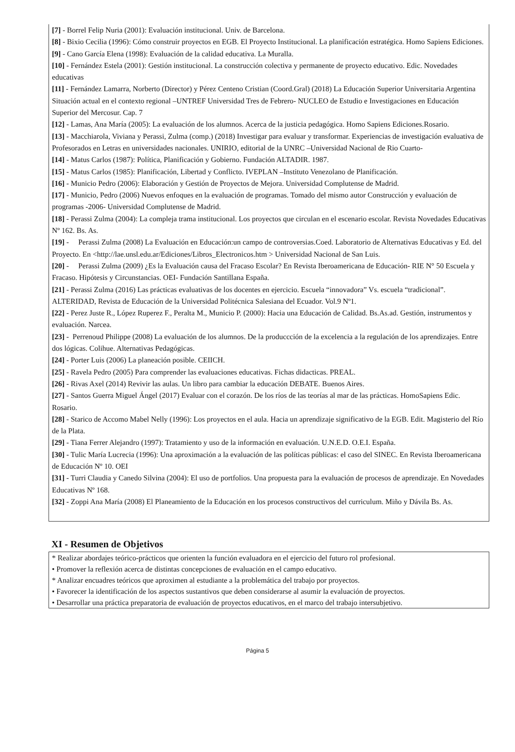[7] - Borrel Felip Nuria (2001): Evaluación institucional. Univ. de Barcelona.
[8] - Bixio Cecilia (1996): Cómo construir proyectos en EGB. El Proyecto Institucional. La planificación estratégica. Homo Sapiens Ediciones.
[9] - Cano García Elena (1998): Evaluación de la calidad educativa. La Muralla.
[10] - Fernández Estela (2001): Gestión institucional. La construcción colectiva y permanente de proyecto educativo. Edic. Novedades educativas
[11] - Fernández Lamarra, Norberto (Director) y Pérez Centeno Cristian (Coord.Gral) (2018) La Educación Superior Universitaria Argentina Situación actual en el contexto regional –UNTREF Universidad Tres de Febrero- NUCLEO de Estudio e Investigaciones en Educación Superior del Mercosur. Cap. 7
[12] - Lamas, Ana María (2005): La evaluación de los alumnos. Acerca de la justicia pedagógica. Homo Sapiens Ediciones.Rosario.
[13] - Macchiarola, Viviana y Perassi, Zulma (comp.) (2018) Investigar para evaluar y transformar. Experiencias de investigación evaluativa de Profesorados en Letras en universidades nacionales. UNIRIO, editorial de la UNRC –Universidad Nacional de Rio Cuarto-
[14] - Matus Carlos (1987): Política, Planificación y Gobierno. Fundación ALTADIR. 1987.
[15] - Matus Carlos (1985): Planificación, Libertad y Conflicto. IVEPLAN –Instituto Venezolano de Planificación.
[16] - Municio Pedro (2006): Elaboración y Gestión de Proyectos de Mejora. Universidad Complutense de Madrid.
[17] - Municio, Pedro (2006) Nuevos enfoques en la evaluación de programas. Tomado del mismo autor Construcción y evaluación de programas -2006- Universidad Complutense de Madrid.
[18] - Perassi Zulma (2004): La compleja trama institucional. Los proyectos que circulan en el escenario escolar. Revista Novedades Educativas Nº 162. Bs. As.
[19] - Perassi Zulma (2008) La Evaluación en Educación:un campo de controversias.Coed. Laboratorio de Alternativas Educativas y Ed. del Proyecto. En <http://lae.unsl.edu.ar/Ediciones/Libros_Electronicos.htm > Universidad Nacional de San Luis.
[20] - Perassi Zulma (2009) ¿Es la Evaluación causa del Fracaso Escolar? En Revista Iberoamericana de Educación- RIE N° 50 Escuela y Fracaso. Hipótesis y Circunstancias. OEI- Fundación Santillana España.
[21] - Perassi Zulma (2016) Las prácticas evaluativas de los docentes en ejercicio. Escuela “innovadora” Vs. escuela “tradicional”. ALTERIDAD, Revista de Educación de la Universidad Politécnica Salesiana del Ecuador. Vol.9 Nº1.
[22] - Perez Juste R., López Ruperez F., Peralta M., Municio P. (2000): Hacia una Educación de Calidad. Bs.As.ad. Gestión, instrumentos y evaluación. Narcea.
[23] - Perrenoud Philippe (2008) La evaluación de los alumnos. De la produccción de la excelencia a la regulación de los aprendizajes. Entre dos lógicas. Colihue. Alternativas Pedagógicas.
[24] - Porter Luis (2006) La planeación posible. CEIICH.
[25] - Ravela Pedro (2005) Para comprender las evaluaciones educativas. Fichas didacticas. PREAL.
[26] - Rivas Axel (2014) Revivir las aulas. Un libro para cambiar la educación DEBATE. Buenos Aires.
[27] - Santos Guerra Miguel Ángel (2017) Evaluar con el corazón. De los ríos de las teorías al mar de las prácticas. HomoSapiens Edic. Rosario.
[28] - Starico de Accomo Mabel Nelly (1996): Los proyectos en el aula. Hacia un aprendizaje significativo de la EGB. Edit. Magisterio del Río de la Plata.
[29] - Tiana Ferrer Alejandro (1997): Tratamiento y uso de la información en evaluación. U.N.E.D. O.E.I. España.
[30] - Tulic María Lucrecia (1996): Una aproximación a la evaluación de las políticas públicas: el caso del SINEC. En Revista Iberoamericana de Educación Nº 10. OEI
[31] - Turri Claudia y Canedo Silvina (2004): El uso de portfolios. Una propuesta para la evaluación de procesos de aprendizaje. En Novedades Educativas Nº 168.
[32] - Zoppi Ana María (2008) El Planeamiento de la Educación en los procesos constructivos del curriculum. Miño y Dávila Bs. As.
XI - Resumen de Objetivos
* Realizar abordajes teórico-prácticos que orienten la función evaluadora en el ejercicio del futuro rol profesional.
• Promover la reflexión acerca de distintas concepciones de evaluación en el campo educativo.
* Analizar encuadres teóricos que aproximen al estudiante a la problemática del trabajo por proyectos.
• Favorecer la identificación de los aspectos sustantivos que deben considerarse al asumir la evaluación de proyectos.
• Desarrollar una práctica preparatoria de evaluación de proyectos educativos, en el marco del trabajo intersubjetivo.
Página 5